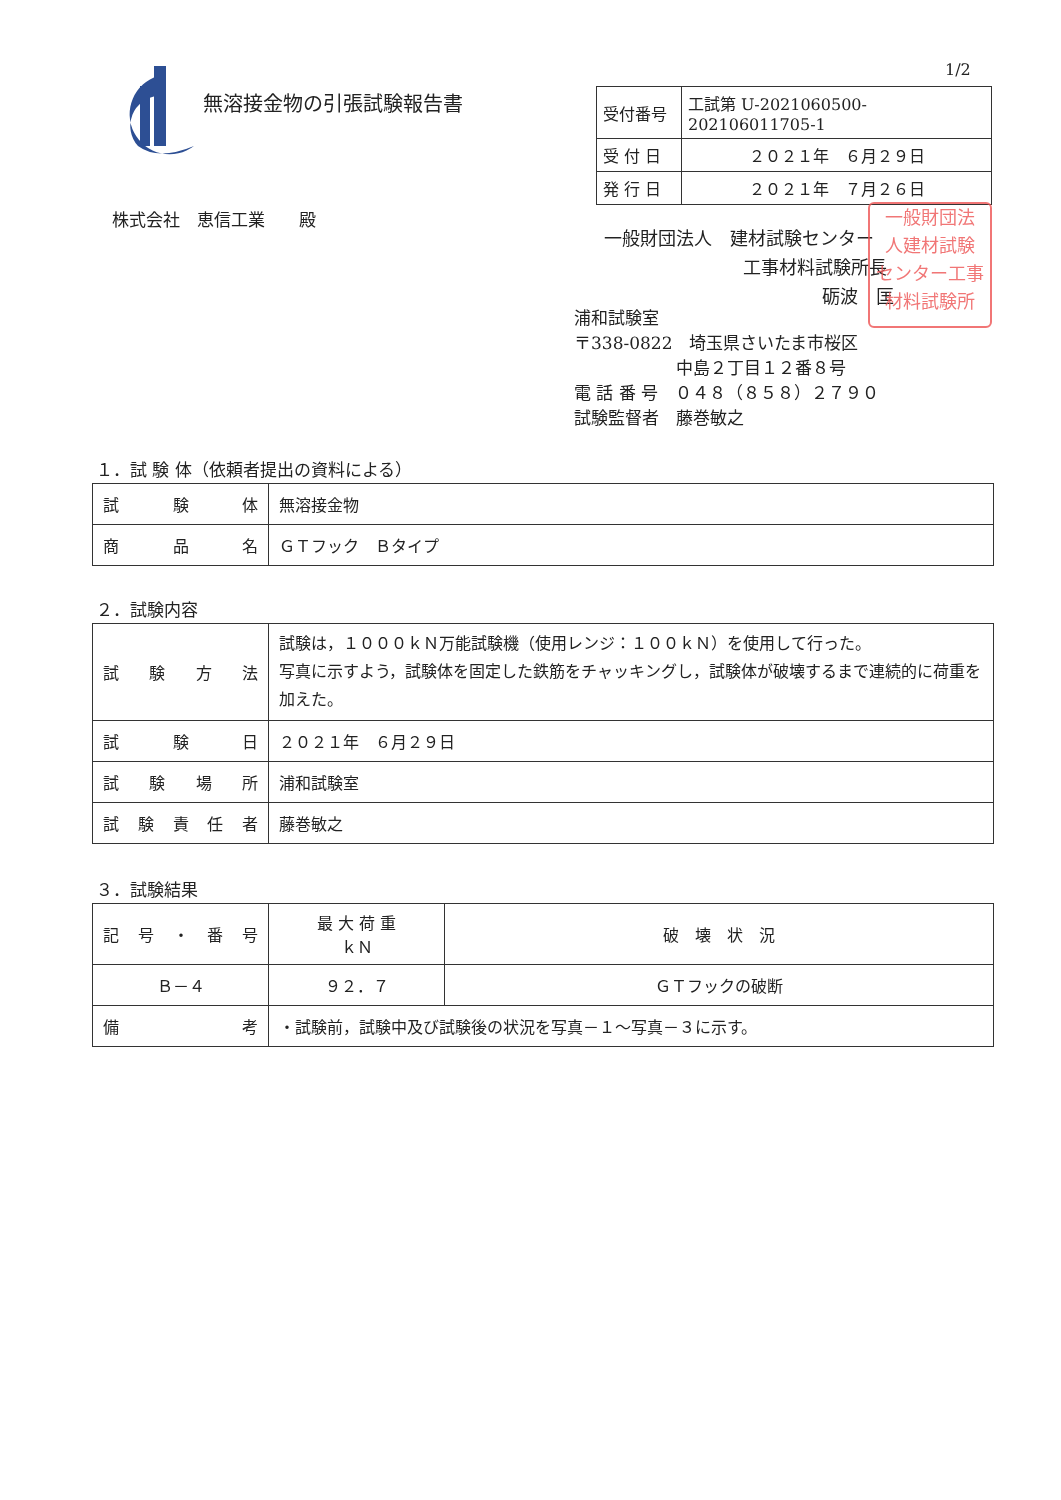1/2
無溶接金物の引張試験報告書
| 受付番号 | 工試第 U-2021060500-202106011705-1 |
| 受 付 日 | ２０２１年 ６月２９日 |
| 発 行 日 | ２０２１年 ７月２６日 |
株式会社　恵信工業　　殿
一般財団法人　建材試験センター
工事材料試験所長
砺波　匡
一般財団法
人建材試験
センター工事
材料試験所
浦和試験室
〒338-0822　埼玉県さいたま市桜区
中島２丁目１２番８号
電 話 番 号　０４８（８５８）２７９０
試験監督者　藤巻敏之
１．試 験 体（依頼者提出の資料による）
| 試 験 体 | 無溶接金物 |
| 商 品 名 | ＧＴフック Ｂタイプ |
２．試験内容
| 試験方法 | 試験は，１０００ｋＮ万能試験機（使用レンジ：１００ｋＮ）を使用して行った。 写真に示すよう，試験体を固定した鉄筋をチャッキングし，試験体が破壊するまで連続的に荷重を加えた。 |
| 試験日 | ２０２１年 ６月２９日 |
| 試験場所 | 浦和試験室 |
| 試験責任者 | 藤巻敏之 |
３．試験結果
| 記 号 ・ 番 号 | 最 大 荷 重 ｋＮ | 破 壊 状 況 |
| --- | --- | --- |
| Ｂ－４ | ９２．７ | ＧＴフックの破断 |
| 備考 | ・試験前，試験中及び試験後の状況を写真－１～写真－３に示す。 | |